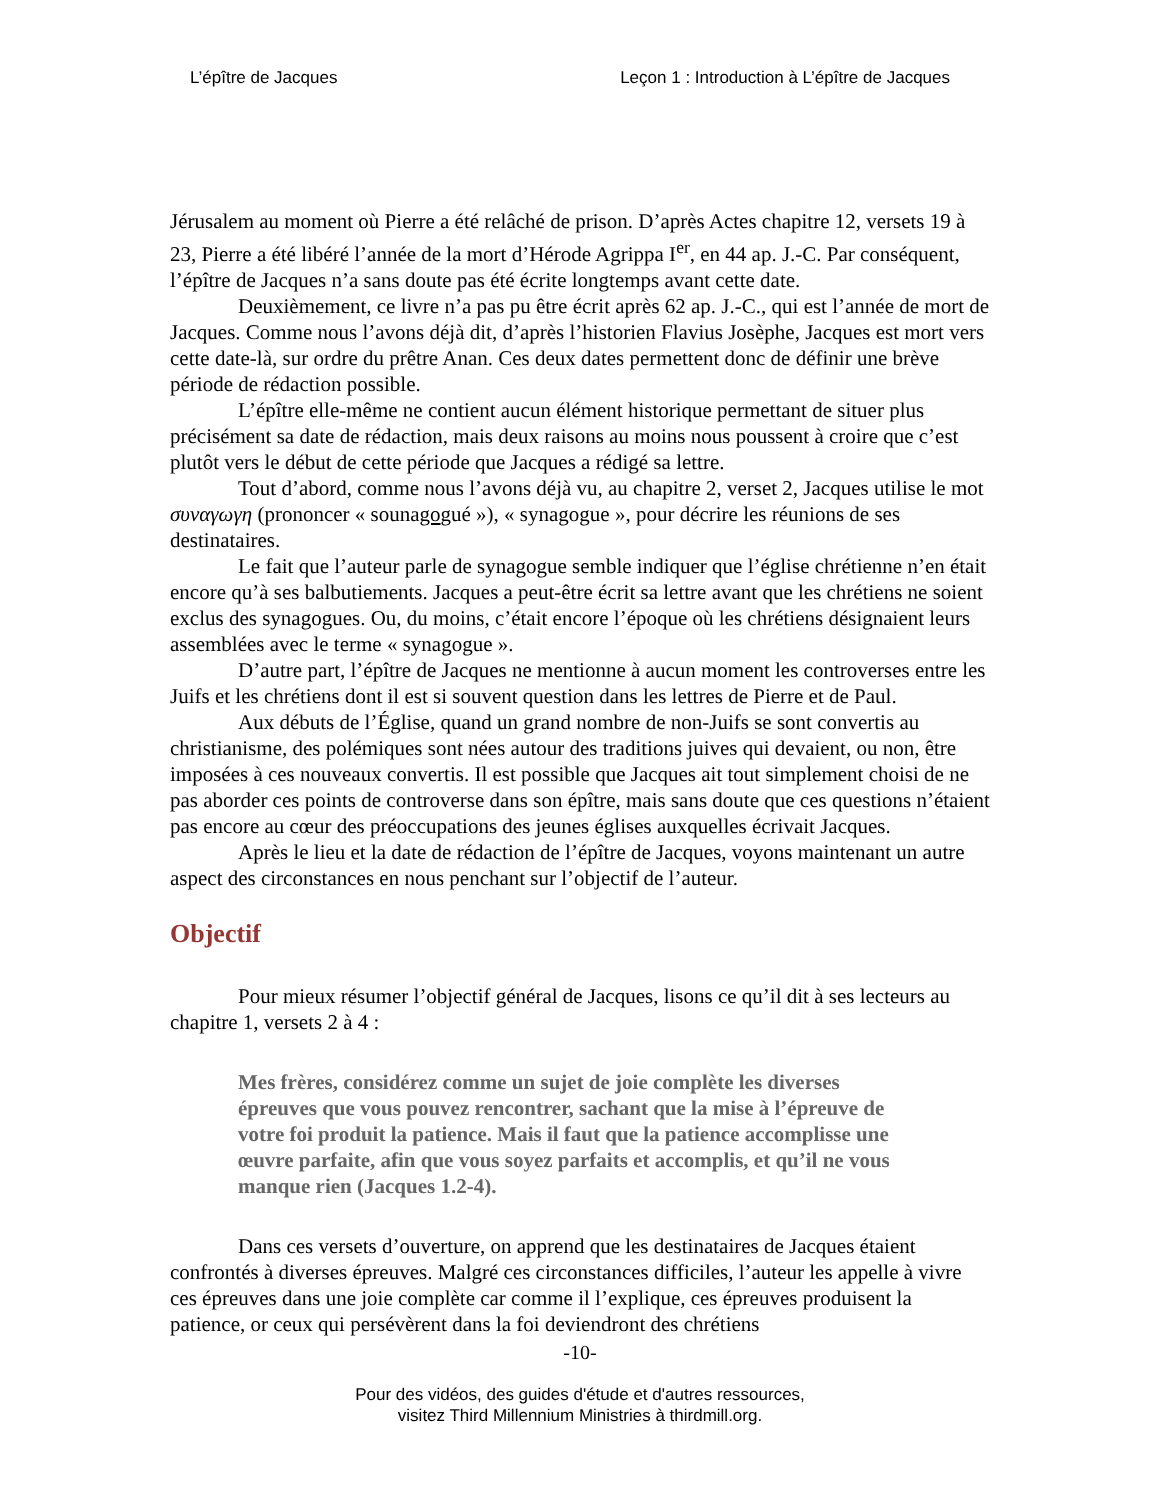L’épître de Jacques Leçon 1 : Introduction à L’épître de Jacques
Jérusalem au moment où Pierre a été relâché de prison. D’après Actes chapitre 12, versets 19 à 23, Pierre a été libéré l’année de la mort d’Hérode Agrippa I<sup>er</sup>, en 44 ap. J.-C. Par conséquent, l’épître de Jacques n’a sans doute pas été écrite longtemps avant cette date.
Deuxièmement, ce livre n’a pas pu être écrit après 62 ap. J.-C., qui est l’année de mort de Jacques. Comme nous l’avons déjà dit, d’après l’historien Flavius Josèphe, Jacques est mort vers cette date-là, sur ordre du prêtre Anan. Ces deux dates permettent donc de définir une brève période de rédaction possible.
L’épître elle-même ne contient aucun élément historique permettant de situer plus précisément sa date de rédaction, mais deux raisons au moins nous poussent à croire que c’est plutôt vers le début de cette période que Jacques a rédigé sa lettre.
Tout d’abord, comme nous l’avons déjà vu, au chapitre 2, verset 2, Jacques utilise le mot συναγωγη (prononcer « sounagogué »), « synagogue », pour décrire les réunions de ses destinataires.
Le fait que l’auteur parle de synagogue semble indiquer que l’église chrétienne n’en était encore qu’à ses balbutiements. Jacques a peut-être écrit sa lettre avant que les chrétiens ne soient exclus des synagogues. Ou, du moins, c’était encore l’époque où les chrétiens désignaient leurs assemblées avec le terme « synagogue ».
D’autre part, l’épître de Jacques ne mentionne à aucun moment les controverses entre les Juifs et les chrétiens dont il est si souvent question dans les lettres de Pierre et de Paul.
Aux débuts de l’Église, quand un grand nombre de non-Juifs se sont convertis au christianisme, des polémiques sont nées autour des traditions juives qui devaient, ou non, être imposées à ces nouveaux convertis. Il est possible que Jacques ait tout simplement choisi de ne pas aborder ces points de controverse dans son épître, mais sans doute que ces questions n’étaient pas encore au cœur des préoccupations des jeunes églises auxquelles écrivait Jacques.
Après le lieu et la date de rédaction de l’épître de Jacques, voyons maintenant un autre aspect des circonstances en nous penchant sur l’objectif de l’auteur.
Objectif
Pour mieux résumer l’objectif général de Jacques, lisons ce qu’il dit à ses lecteurs au chapitre 1, versets 2 à 4 :
Mes frères, considérez comme un sujet de joie complète les diverses épreuves que vous pouvez rencontrer, sachant que la mise à l’épreuve de votre foi produit la patience. Mais il faut que la patience accomplisse une œuvre parfaite, afin que vous soyez parfaits et accomplis, et qu’il ne vous manque rien (Jacques 1.2-4).
Dans ces versets d’ouverture, on apprend que les destinataires de Jacques étaient confrontés à diverses épreuves. Malgré ces circonstances difficiles, l’auteur les appelle à vivre ces épreuves dans une joie complète car comme il l’explique, ces épreuves produisent la patience, or ceux qui persévèrent dans la foi deviendront des chrétiens
-10-
Pour des vidéos, des guides d'étude et d'autres ressources,
visitez Third Millennium Ministries à thirdmill.org.